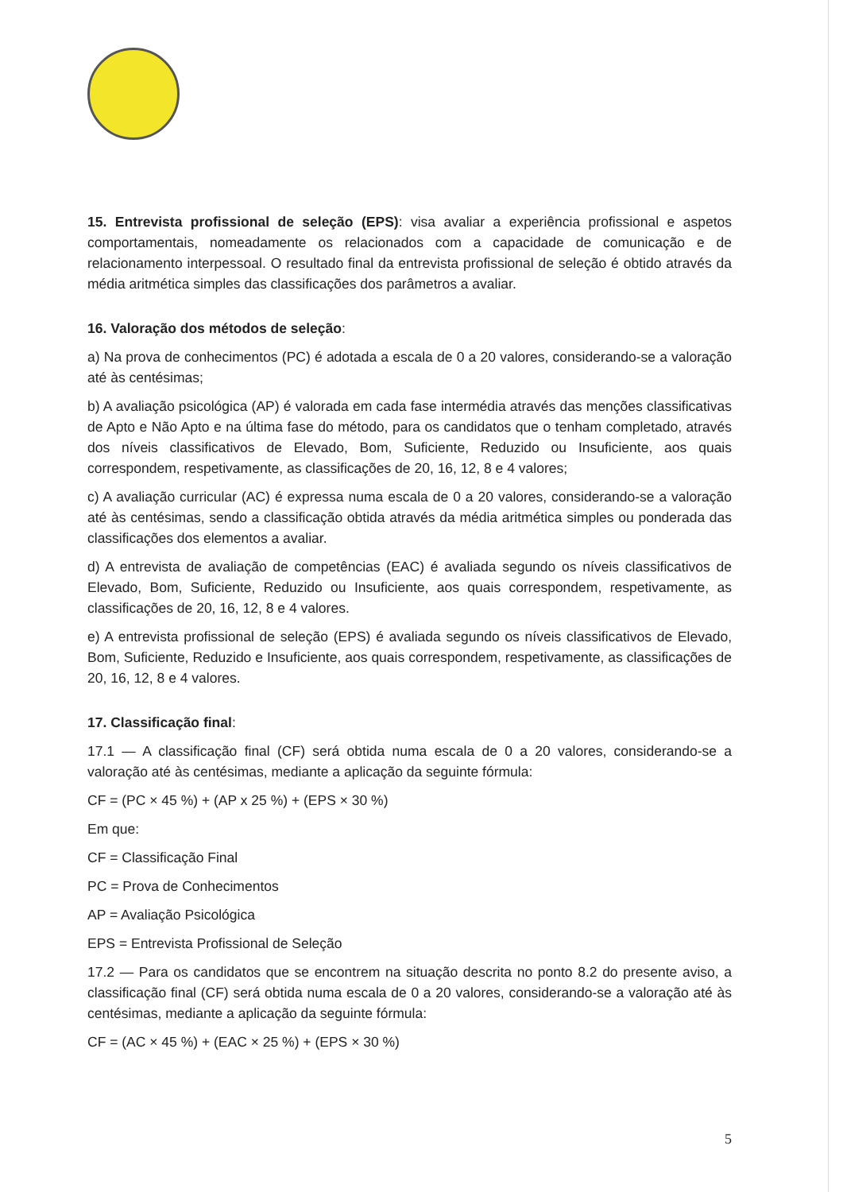15. Entrevista profissional de seleção (EPS): visa avaliar a experiência profissional e aspetos comportamentais, nomeadamente os relacionados com a capacidade de comunicação e de relacionamento interpessoal. O resultado final da entrevista profissional de seleção é obtido através da média aritmética simples das classificações dos parâmetros a avaliar.
16. Valoração dos métodos de seleção:
a) Na prova de conhecimentos (PC) é adotada a escala de 0 a 20 valores, considerando-se a valoração até às centésimas;
b) A avaliação psicológica (AP) é valorada em cada fase intermédia através das menções classificativas de Apto e Não Apto e na última fase do método, para os candidatos que o tenham completado, através dos níveis classificativos de Elevado, Bom, Suficiente, Reduzido ou Insuficiente, aos quais correspondem, respetivamente, as classificações de 20, 16, 12, 8 e 4 valores;
c) A avaliação curricular (AC) é expressa numa escala de 0 a 20 valores, considerando-se a valoração até às centésimas, sendo a classificação obtida através da média aritmética simples ou ponderada das classificações dos elementos a avaliar.
d) A entrevista de avaliação de competências (EAC) é avaliada segundo os níveis classificativos de Elevado, Bom, Suficiente, Reduzido ou Insuficiente, aos quais correspondem, respetivamente, as classificações de 20, 16, 12, 8 e 4 valores.
e) A entrevista profissional de seleção (EPS) é avaliada segundo os níveis classificativos de Elevado, Bom, Suficiente, Reduzido e Insuficiente, aos quais correspondem, respetivamente, as classificações de 20, 16, 12, 8 e 4 valores.
17. Classificação final:
17.1 — A classificação final (CF) será obtida numa escala de 0 a 20 valores, considerando-se a valoração até às centésimas, mediante a aplicação da seguinte fórmula:
CF = (PC × 45 %) + (AP x 25 %) + (EPS × 30 %)
Em que:
CF = Classificação Final
PC = Prova de Conhecimentos
AP = Avaliação Psicológica
EPS = Entrevista Profissional de Seleção
17.2 — Para os candidatos que se encontrem na situação descrita no ponto 8.2 do presente aviso, a classificação final (CF) será obtida numa escala de 0 a 20 valores, considerando-se a valoração até às centésimas, mediante a aplicação da seguinte fórmula:
CF = (AC × 45 %) + (EAC × 25 %) + (EPS × 30 %)
5